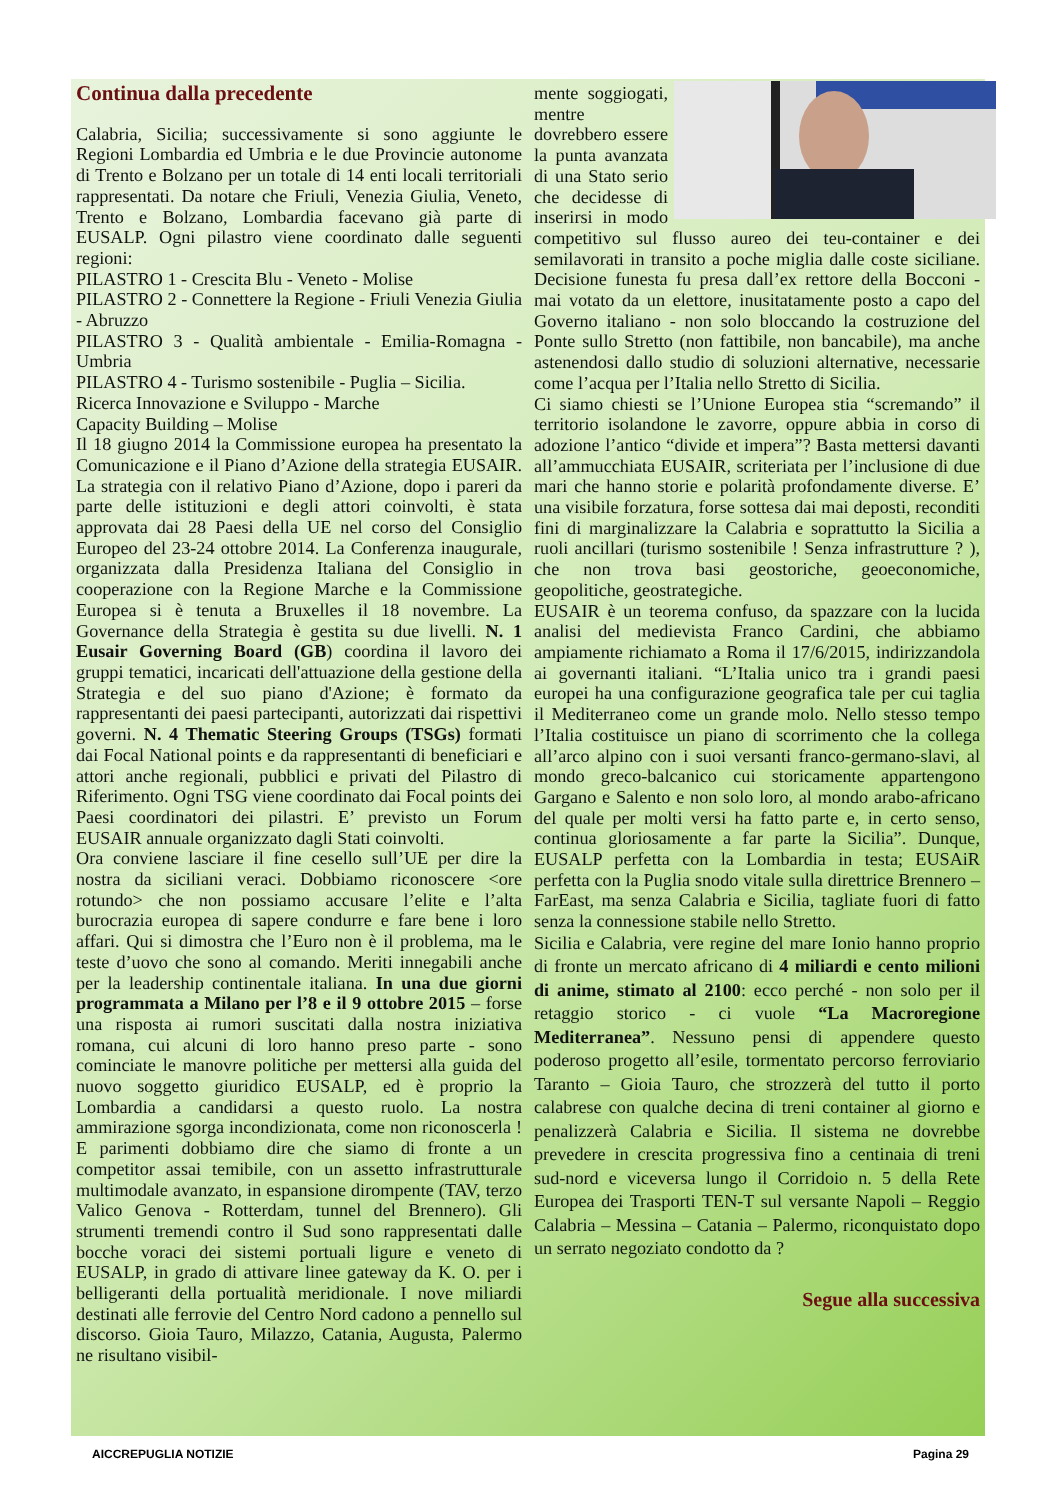Continua dalla precedente
Calabria, Sicilia; successivamente si sono aggiunte le Regioni Lombardia ed Umbria e le due Provincie autonome di Trento e Bolzano per un totale di 14 enti locali territoriali rappresentati. Da notare che Friuli, Venezia Giulia, Veneto, Trento e Bolzano, Lombardia facevano già parte di EUSALP. Ogni pilastro viene coordinato dalle seguenti regioni:
PILASTRO 1 - Crescita Blu - Veneto - Molise
PILASTRO 2 - Connettere la Regione - Friuli Venezia Giulia - Abruzzo
PILASTRO 3 - Qualità ambientale - Emilia-Romagna - Umbria
PILASTRO 4 - Turismo sostenibile - Puglia – Sicilia.
Ricerca Innovazione e Sviluppo - Marche
Capacity Building – Molise
Il 18 giugno 2014 la Commissione europea ha presentato la Comunicazione e il Piano d’Azione della strategia EUSAIR. La strategia con il relativo Piano d’Azione, dopo i pareri da parte delle istituzioni e degli attori coinvolti, è stata approvata dai 28 Paesi della UE nel corso del Consiglio Europeo del 23-24 ottobre 2014. La Conferenza inaugurale, organizzata dalla Presidenza Italiana del Consiglio in cooperazione con la Regione Marche e la Commissione Europea si è tenuta a Bruxelles il 18 novembre. La Governance della Strategia è gestita su due livelli. N. 1 Eusair Governing Board (GB) coordina il lavoro dei gruppi tematici, incaricati dell'attuazione della gestione della Strategia e del suo piano d'Azione; è formato da rappresentanti dei paesi partecipanti, autorizzati dai rispettivi governi. N. 4 Thematic Steering Groups (TSGs) formati dai Focal National points e da rappresentanti di beneficiari e attori anche regionali, pubblici e privati del Pilastro di Riferimento. Ogni TSG viene coordinato dai Focal points dei Paesi coordinatori dei pilastri. E’ previsto un Forum EUSAIR annuale organizzato dagli Stati coinvolti.
Ora conviene lasciare il fine cesello sull’UE per dire la nostra da siciliani veraci. Dobbiamo riconoscere <ore rotundo> che non possiamo accusare l’elite e l’alta burocrazia europea di sapere condurre e fare bene i loro affari. Qui si dimostra che l’Euro non è il problema, ma le teste d’uovo che sono al comando. Meriti innegabili anche per la leadership continentale italiana. In una due giorni programmata a Milano per l’8 e il 9 ottobre 2015 – forse una risposta ai rumori suscitati dalla nostra iniziativa romana, cui alcuni di loro hanno preso parte - sono cominciate le manovre politiche per mettersi alla guida del nuovo soggetto giuridico EUSALP, ed è proprio la Lombardia a candidarsi a questo ruolo. La nostra ammirazione sgorga incondizionata, come non riconoscerla ! E parimenti dobbiamo dire che siamo di fronte a un competitor assai temibile, con un assetto infrastrutturale multimodale avanzato, in espansione dirompente (TAV, terzo Valico Genova - Rotterdam, tunnel del Brennero). Gli strumenti tremendi contro il Sud sono rappresentati dalle bocche voraci dei sistemi portuali ligure e veneto di EUSALP, in grado di attivare linee gateway da K. O. per i belligeranti della portualità meridionale. I nove miliardi destinati alle ferrovie del Centro Nord cadono a pennello sul discorso. Gioia Tauro, Milazzo, Catania, Augusta, Palermo ne risultano visibil-
mente soggiogati, mentre dovrebbero essere la punta avanzata di una Stato serio che decidesse di inserirsi in modo competitivo sul flusso aureo dei teu-container e dei semilavorati in transito a poche miglia dalle coste siciliane. Decisione funesta fu presa dall’ex rettore della Bocconi - mai votato da un elettore, inusitatamente posto a capo del Governo italiano - non solo bloccando la costruzione del Ponte sullo Stretto (non fattibile, non bancabile), ma anche astenendosi dallo studio di soluzioni alternative, necessarie come l’acqua per l’Italia nello Stretto di Sicilia.
Ci siamo chiesti se l’Unione Europea stia “scremando” il territorio isolandone le zavorre, oppure abbia in corso di adozione l’antico “divide et impera”? Basta mettersi davanti all’ammucchiata EUSAIR, scriteriata per l’inclusione di due mari che hanno storie e polarità profondamente diverse. E’ una visibile forzatura, forse sottesa dai mai deposti, reconditi fini di marginalizzare la Calabria e soprattutto la Sicilia a ruoli ancillari (turismo sostenibile ! Senza infrastrutture ? ), che non trova basi geostoriche, geoeconomiche, geopolitiche, geostrategiche.
EUSAIR è un teorema confuso, da spazzare con la lucida analisi del medievista Franco Cardini, che abbiamo ampiamente richiamato a Roma il 17/6/2015, indirizzandola ai governanti italiani. “L’Italia unico tra i grandi paesi europei ha una configurazione geografica tale per cui taglia il Mediterraneo come un grande molo. Nello stesso tempo l’Italia costituisce un piano di scorrimento che la collega all’arco alpino con i suoi versanti franco-germano-slavi, al mondo greco-balcanico cui storicamente appartengono Gargano e Salento e non solo loro, al mondo arabo-africano del quale per molti versi ha fatto parte e, in certo senso, continua gloriosamente a far parte la Sicilia”. Dunque, EUSALP perfetta con la Lombardia in testa; EUSAiR perfetta con la Puglia snodo vitale sulla direttrice Brennero – FarEast, ma senza Calabria e Sicilia, tagliate fuori di fatto senza la connessione stabile nello Stretto.
Sicilia e Calabria, vere regine del mare Ionio hanno proprio di fronte un mercato africano di 4 miliardi e cento milioni di anime, stimato al 2100: ecco perché - non solo per il retaggio storico - ci vuole “La Macroregione Mediterranea”. Nessuno pensi di appendere questo poderoso progetto all’esile, tormentato percorso ferroviario Taranto – Gioia Tauro, che strozzerà del tutto il porto calabrese con qualche decina di treni container al giorno e penalizzerà Calabria e Sicilia. Il sistema ne dovrebbe prevedere in crescita progressiva fino a centinaia di treni sud-nord e viceversa lungo il Corridoio n. 5 della Rete Europea dei Trasporti TEN-T sul versante Napoli – Reggio Calabria – Messina – Catania – Palermo, riconquistato dopo un serrato negoziato condotto da ?
Segue alla successiva
AICCREPUGLIA NOTIZIE Pagina 29